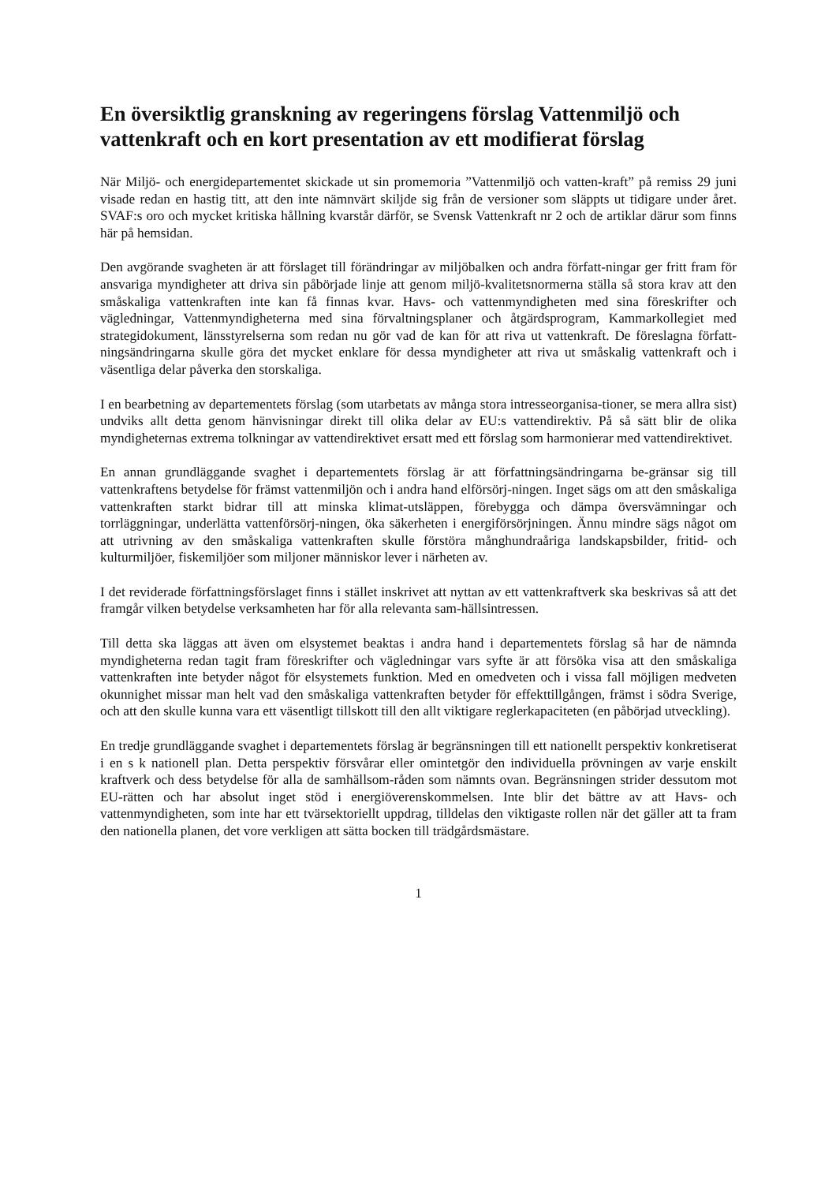En översiktlig granskning av regeringens förslag Vattenmiljö och vattenkraft och en kort presentation av ett modifierat förslag
När Miljö- och energidepartementet skickade ut sin promemoria ”Vattenmiljö och vatten-kraft” på remiss 29 juni visade redan en hastig titt, att den inte nämnvärt skiljde sig från de versioner som släppts ut tidigare under året. SVAF:s oro och mycket kritiska hållning kvarstår därför, se Svensk Vattenkraft nr 2 och de artiklar därur som finns här på hemsidan.
Den avgörande svagheten är att förslaget till förändringar av miljöbalken och andra författ-ningar ger fritt fram för ansvariga myndigheter att driva sin påbörjade linje att genom miljö-kvalitetsnormerna ställa så stora krav att den småskaliga vattenkraften inte kan få finnas kvar. Havs- och vattenmyndigheten med sina föreskrifter och vägledningar, Vattenmyndigheterna med sina förvaltningsplaner och åtgärdsprogram, Kammarkollegiet med strategidokument, länsstyrelserna som redan nu gör vad de kan för att riva ut vattenkraft. De föreslagna författ-ningsändringarna skulle göra det mycket enklare för dessa myndigheter att riva ut småskalig vattenkraft och i väsentliga delar påverka den storskaliga.
I en bearbetning av departementets förslag (som utarbetats av många stora intresseorganisa-tioner, se mera allra sist) undviks allt detta genom hänvisningar direkt till olika delar av EU:s vattendirektiv. På så sätt blir de olika myndigheternas extrema tolkningar av vattendirektivet ersatt med ett förslag som harmonierar med vattendirektivet.
En annan grundläggande svaghet i departementets förslag är att författningsändringarna be-gränsar sig till vattenkraftens betydelse för främst vattenmiljön och i andra hand elförsörj-ningen. Inget sägs om att den småskaliga vattenkraften starkt bidrar till att minska klimat-utsläppen, förebygga och dämpa översvämningar och torrläggningar, underlätta vattenförsörj-ningen, öka säkerheten i energiförsörjningen. Ännu mindre sägs något om att utrivning av den småskaliga vattenkraften skulle förstöra månghundraåriga landskapsbilder, fritid- och kulturmiljöer, fiskemiljöer som miljoner människor lever i närheten av.
I det reviderade författningsförslaget finns i stället inskrivet att nyttan av ett vattenkraftverk ska beskrivas så att det framgår vilken betydelse verksamheten har för alla relevanta sam-hällsintressen.
Till detta ska läggas att även om elsystemet beaktas i andra hand i departementets förslag så har de nämnda myndigheterna redan tagit fram föreskrifter och vägledningar vars syfte är att försöka visa att den småskaliga vattenkraften inte betyder något för elsystemets funktion. Med en omedveten och i vissa fall möjligen medveten okunnighet missar man helt vad den småskaliga vattenkraften betyder för effekttillgången, främst i södra Sverige, och att den skulle kunna vara ett väsentligt tillskott till den allt viktigare reglerkapaciteten (en påbörjad utveckling).
En tredje grundläggande svaghet i departementets förslag är begränsningen till ett nationellt perspektiv konkretiserat i en s k nationell plan. Detta perspektiv försvårar eller omintetgör den individuella prövningen av varje enskilt kraftverk och dess betydelse för alla de samhällsom-råden som nämnts ovan. Begränsningen strider dessutom mot EU-rätten och har absolut inget stöd i energiöverenskommelsen. Inte blir det bättre av att Havs- och vattenmyndigheten, som inte har ett tvärsektoriellt uppdrag, tilldelas den viktigaste rollen när det gäller att ta fram den nationella planen, det vore verkligen att sätta bocken till trädgårdsmästare.
1